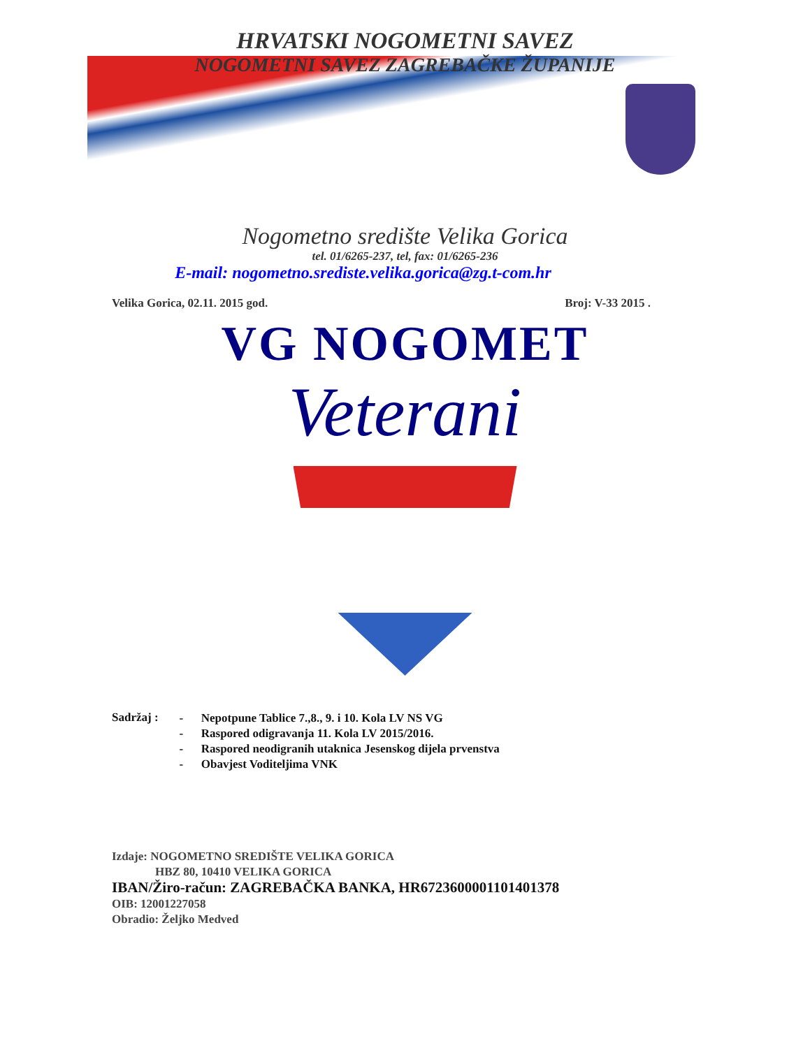HRVATSKI NOGOMETNI SAVEZ
NOGOMETNI SAVEZ ZAGREBAČKE ŽUPANIJE
Nogometno središte Velika Gorica
tel. 01/6265-237, tel, fax: 01/6265-236
E-mail: nogometno.srediste.velika.gorica@zg.t-com.hr
Velika Gorica, 02.11. 2015 god. Broj: V-33 2015 .
VG NOGOMET
Veterani
Sadržaj :
- Nepotpune Tablice 7.,8., 9. i 10. Kola LV NS VG
- Raspored odigravanja 11. Kola LV 2015/2016.
- Raspored neodigranih utaknica Jesenskog dijela prvenstva
- Obavjest Voditeljima VNK
Izdaje: NOGOMETNO SREDIŠTE VELIKA GORICA
HBZ 80, 10410 VELIKA GORICA
IBAN/Žiro-račun: ZAGREBAČKA BANKA, HR6723600001101401378
OIB: 12001227058
Obradio: Željko Medved